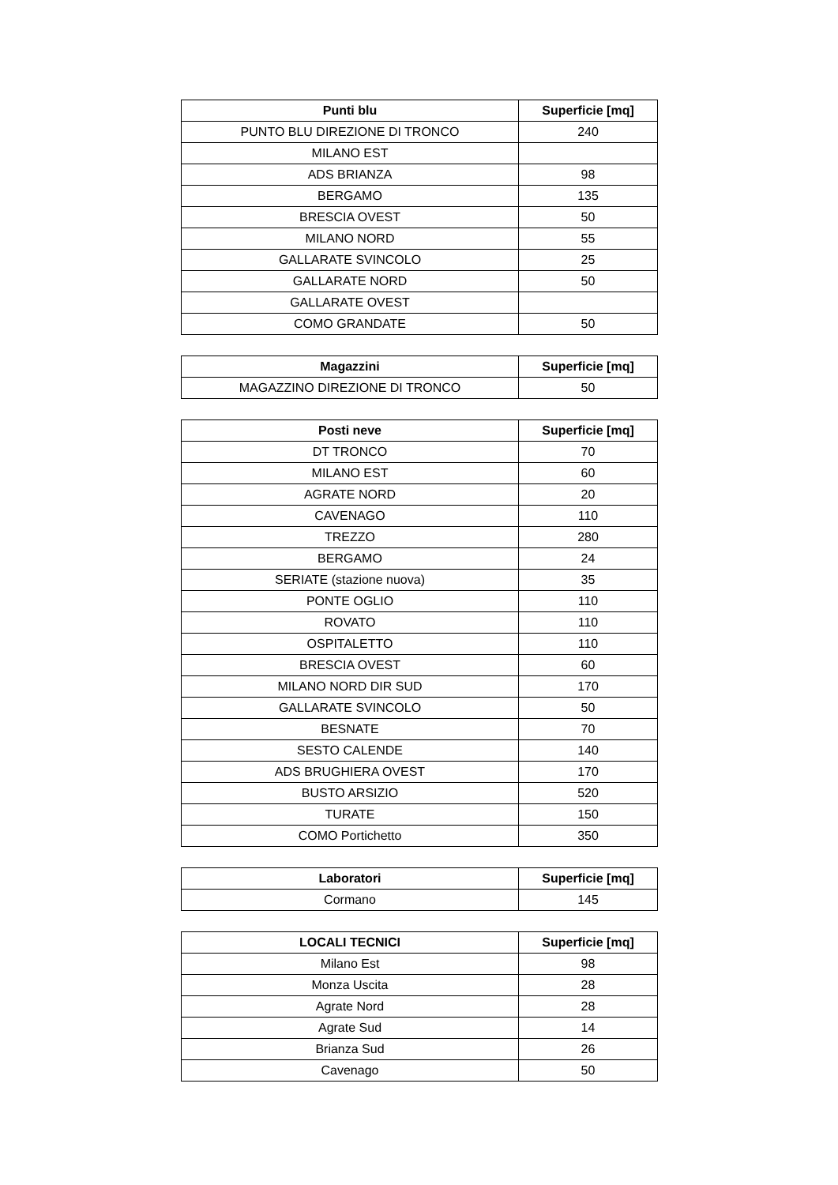| Punti blu | Superficie [mq] |
| --- | --- |
| PUNTO BLU DIREZIONE DI TRONCO | 240 |
| MILANO EST | |
| ADS BRIANZA | 98 |
| BERGAMO | 135 |
| BRESCIA OVEST | 50 |
| MILANO NORD | 55 |
| GALLARATE SVINCOLO | 25 |
| GALLARATE NORD | 50 |
| GALLARATE OVEST | |
| COMO GRANDATE | 50 |
| Magazzini | Superficie [mq] |
| --- | --- |
| MAGAZZINO DIREZIONE DI TRONCO | 50 |
| Posti neve | Superficie [mq] |
| --- | --- |
| DT TRONCO | 70 |
| MILANO EST | 60 |
| AGRATE NORD | 20 |
| CAVENAGO | 110 |
| TREZZO | 280 |
| BERGAMO | 24 |
| SERIATE (stazione nuova) | 35 |
| PONTE OGLIO | 110 |
| ROVATO | 110 |
| OSPITALETTO | 110 |
| BRESCIA OVEST | 60 |
| MILANO NORD DIR SUD | 170 |
| GALLARATE SVINCOLO | 50 |
| BESNATE | 70 |
| SESTO CALENDE | 140 |
| ADS BRUGHIERA OVEST | 170 |
| BUSTO ARSIZIO | 520 |
| TURATE | 150 |
| COMO Portichetto | 350 |
| Laboratori | Superficie [mq] |
| --- | --- |
| Cormano | 145 |
| LOCALI TECNICI | Superficie [mq] |
| --- | --- |
| Milano Est | 98 |
| Monza Uscita | 28 |
| Agrate Nord | 28 |
| Agrate Sud | 14 |
| Brianza Sud | 26 |
| Cavenago | 50 |